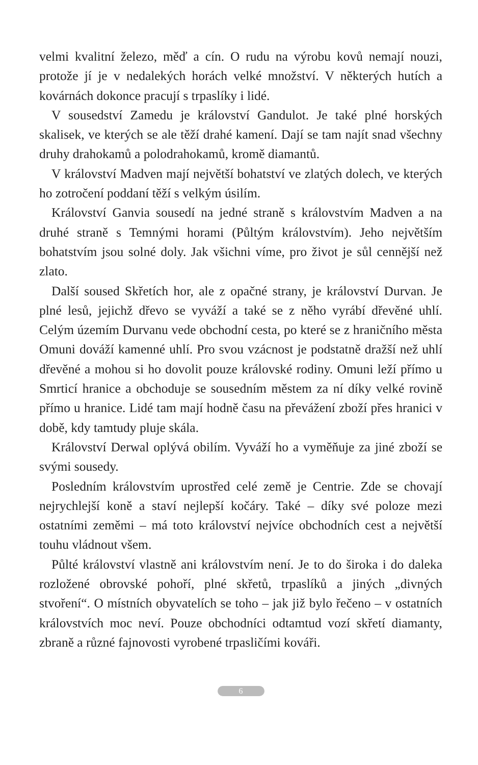velmi kvalitní železo, měď a cín. O rudu na výrobu kovů nemají nouzi, protože jí je v nedalekých horách velké množství. V některých hutích a kovárnách dokonce pracují s trpaslíky i lidé.
V sousedství Zamedu je království Gandulot. Je také plné horských skalisek, ve kterých se ale těží drahé kamení. Dají se tam najít snad všechny druhy drahokamů a polodrahokamů, kromě diamantů.
V království Madven mají největší bohatství ve zlatých dolech, ve kterých ho zotročení poddaní těží s velkým úsilím.
Království Ganvia sousedí na jedné straně s královstvím Madven a na druhé straně s Temnými horami (Půltým královstvím). Jeho největším bohatstvím jsou solné doly. Jak všichni víme, pro život je sůl cennější než zlato.
Další soused Skřetích hor, ale z opačné strany, je království Durvan. Je plné lesů, jejichž dřevo se vyváží a také se z něho vyrábí dřevěné uhlí. Celým územím Durvanu vede obchodní cesta, po které se z hraničního města Omuni dováží kamenné uhlí. Pro svou vzácnost je podstatně dražší než uhlí dřevěné a mohou si ho dovolit pouze královské rodiny. Omuni leží přímo u Smrticí hranice a obchoduje se sousedním městem za ní díky velké rovině přímo u hranice. Lidé tam mají hodně času na převážení zboží přes hranici v době, kdy tamtudy pluje skála.
Království Derwal oplývá obilím. Vyváží ho a vyměňuje za jiné zboží se svými sousedy.
Posledním královstvím uprostřed celé země je Centrie. Zde se chovají nejrychlejší koně a staví nejlepší kočáry. Také – díky své poloze mezi ostatními zeměmi – má toto království nejvíce obchodních cest a největší touhu vládnout všem.
Půlté království vlastně ani královstvím není. Je to do široka i do daleka rozložené obrovské pohoří, plné skřetů, trpaslíků a jiných „divných stvoření“. O místních obyvatelích se toho – jak již bylo řečeno – v ostatních královstvích moc neví. Pouze obchodníci odtamtud vozí skřetí diamanty, zbraně a různé fajnovosti vyrobené trpasličími kováři.
6